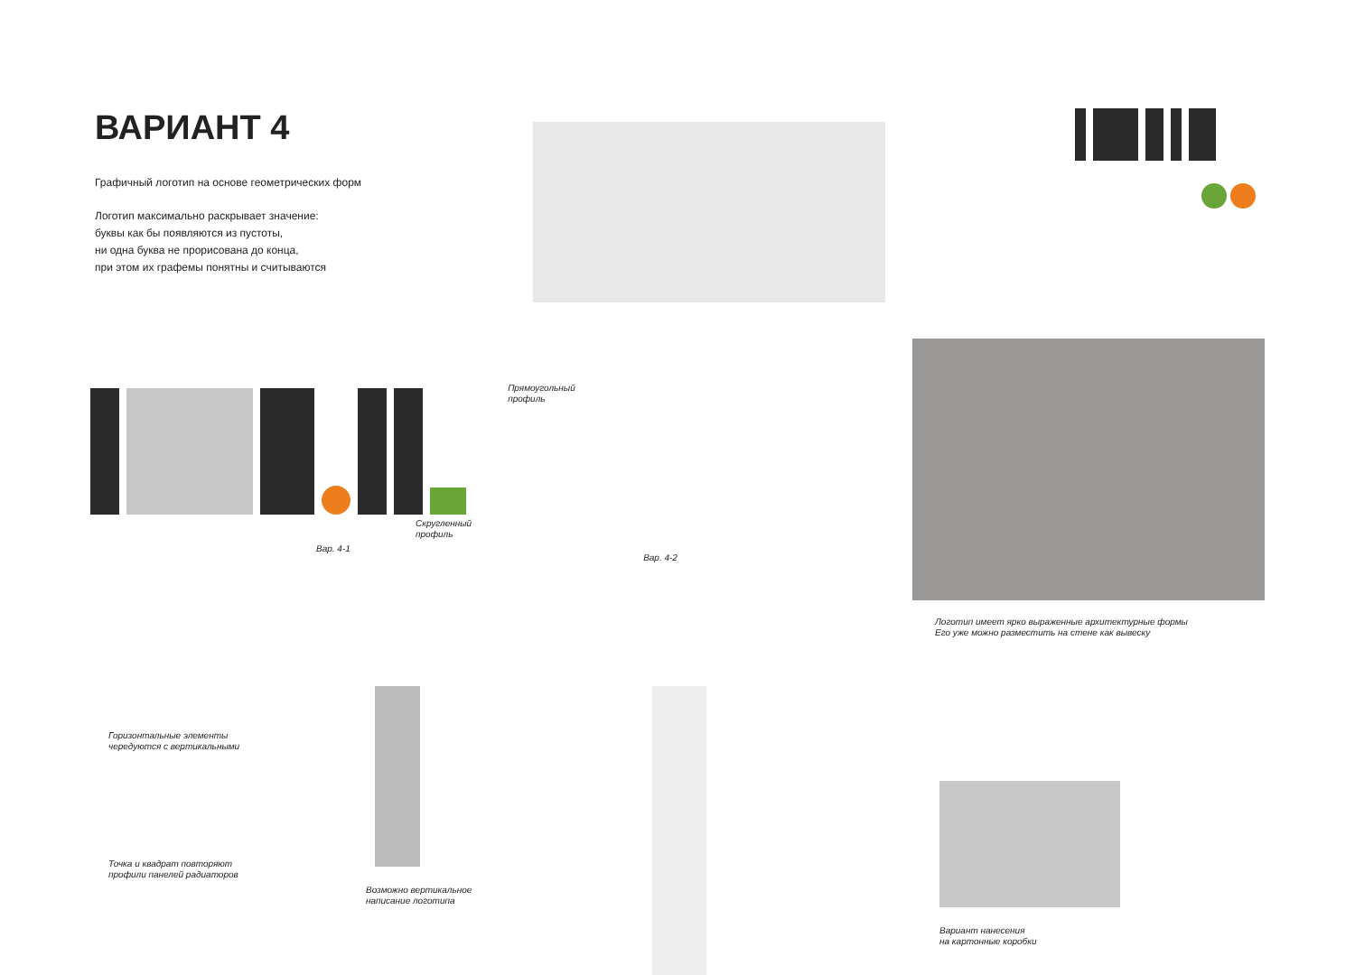ВАРИАНТ 4
Графичный логотип на основе геометрических форм
Логотип максимально раскрывает значение:
буквы как бы появляются из пустоты,
ни одна буква не прорисована до конца,
при этом их графемы понятны и считываются
Скругленный
профиль
Вар. 4-1
Прямоугольный
профиль
Вар. 4-2
Логотип имеет ярко выраженные архитектурные формы
Его уже можно разместить на стене как вывеску
Горизонтальные элементы
чередуются с вертикальными
Точка и квадрат повторяют
профили панелей радиаторов
Возможно вертикальное
написание логотипа
Вариант нанесения
на картонные коробки